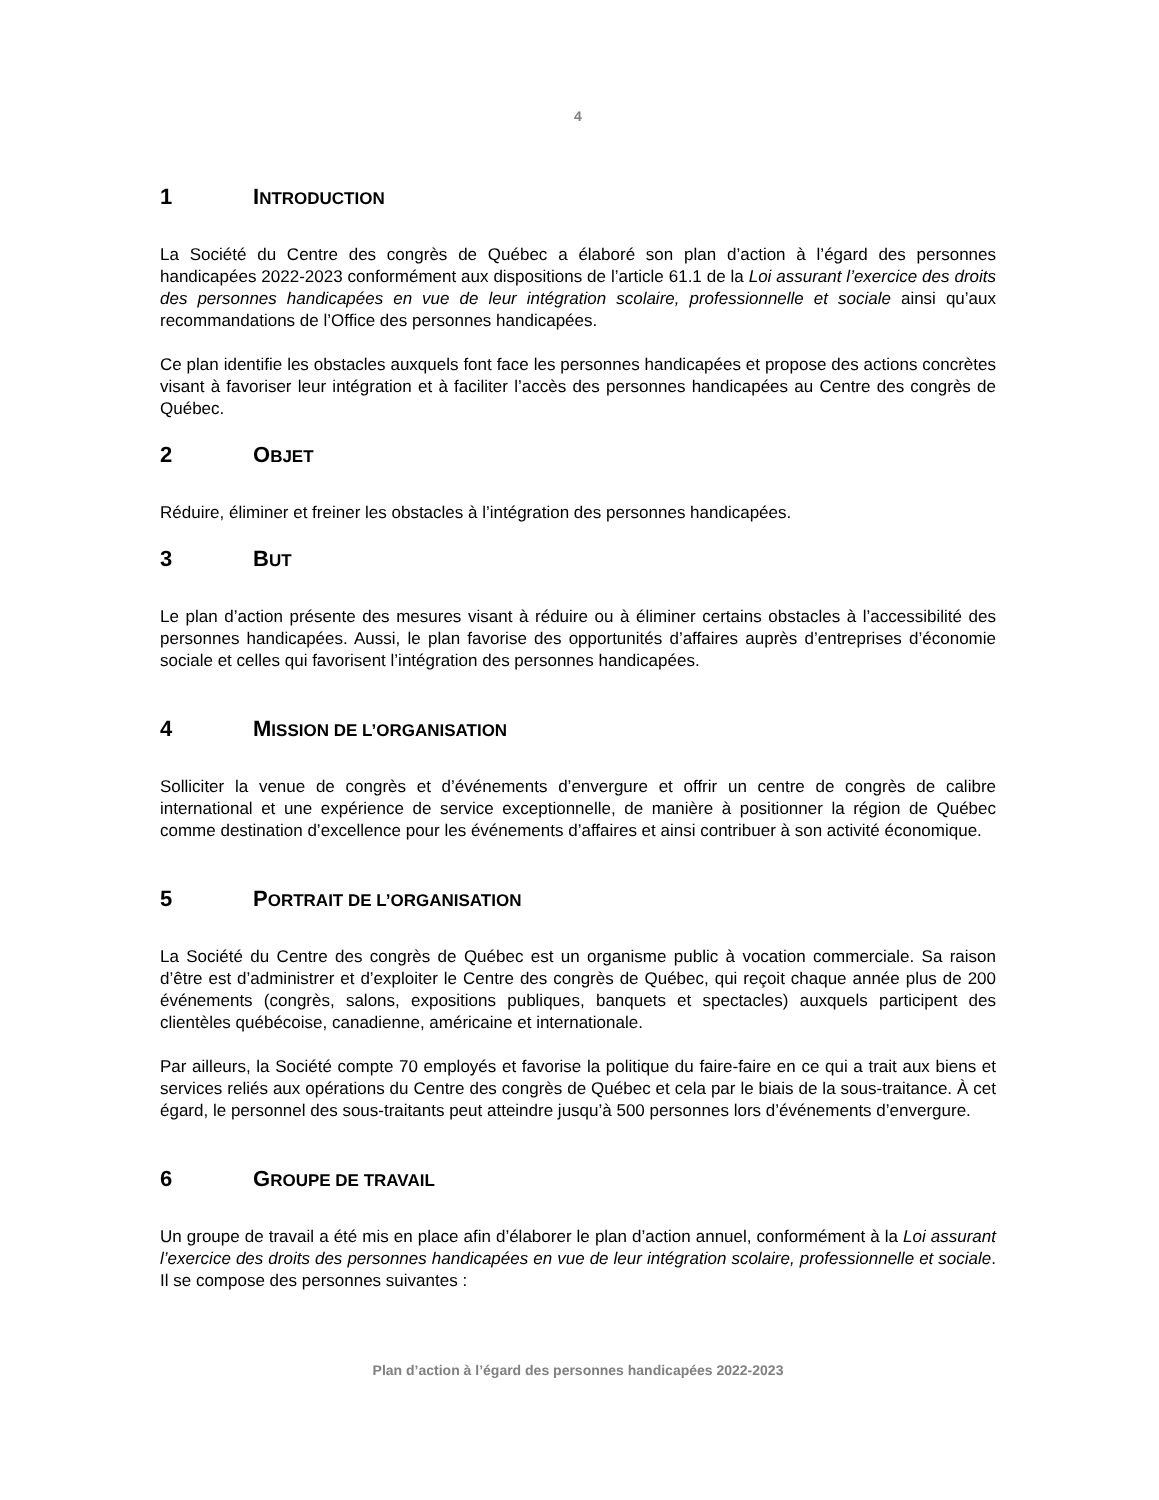4
1 INTRODUCTION
La Société du Centre des congrès de Québec a élaboré son plan d’action à l’égard des personnes handicapées 2022-2023 conformément aux dispositions de l’article 61.1 de la Loi assurant l’exercice des droits des personnes handicapées en vue de leur intégration scolaire, professionnelle et sociale ainsi qu’aux recommandations de l’Office des personnes handicapées.
Ce plan identifie les obstacles auxquels font face les personnes handicapées et propose des actions concrètes visant à favoriser leur intégration et à faciliter l’accès des personnes handicapées au Centre des congrès de Québec.
2 OBJET
Réduire, éliminer et freiner les obstacles à l’intégration des personnes handicapées.
3 BUT
Le plan d’action présente des mesures visant à réduire ou à éliminer certains obstacles à l’accessibilité des personnes handicapées. Aussi, le plan favorise des opportunités d’affaires auprès d’entreprises d’économie sociale et celles qui favorisent l’intégration des personnes handicapées.
4 MISSION DE L’ORGANISATION
Solliciter la venue de congrès et d’événements d’envergure et offrir un centre de congrès de calibre international et une expérience de service exceptionnelle, de manière à positionner la région de Québec comme destination d’excellence pour les événements d’affaires et ainsi contribuer à son activité économique.
5 PORTRAIT DE L’ORGANISATION
La Société du Centre des congrès de Québec est un organisme public à vocation commerciale. Sa raison d’être est d’administrer et d’exploiter le Centre des congrès de Québec, qui reçoit chaque année plus de 200 événements (congrès, salons, expositions publiques, banquets et spectacles) auxquels participent des clientèles québécoise, canadienne, américaine et internationale.
Par ailleurs, la Société compte 70 employés et favorise la politique du faire-faire en ce qui a trait aux biens et services reliés aux opérations du Centre des congrès de Québec et cela par le biais de la sous-traitance. À cet égard, le personnel des sous-traitants peut atteindre jusqu’à 500 personnes lors d’événements d’envergure.
6 GROUPE DE TRAVAIL
Un groupe de travail a été mis en place afin d’élaborer le plan d’action annuel, conformément à la Loi assurant l’exercice des droits des personnes handicapées en vue de leur intégration scolaire, professionnelle et sociale. Il se compose des personnes suivantes :
Plan d’action à l’égard des personnes handicapées 2022-2023